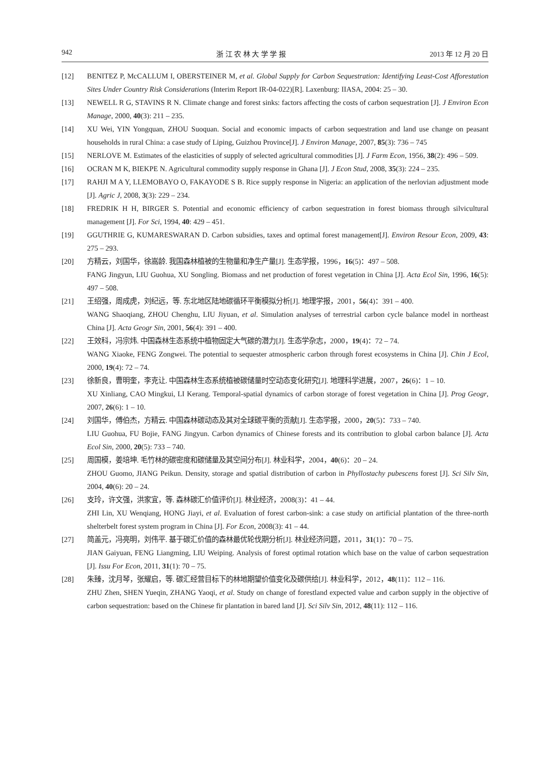942 浙 江 农 林 大 学 学 报 2013 年 12 月 20 日
[12] BENITEZ P, McCALLUM I, OBERSTEINER M, et al. Global Supply for Carbon Sequestration: Identifying Least-Cost Afforestation Sites Under Country Risk Considerations (Interim Report IR-04-022)[R]. Laxenburg: IIASA, 2004: 25 – 30.
[13] NEWELL R G, STAVINS R N. Climate change and forest sinks: factors affecting the costs of carbon sequestration [J]. J Environ Econ Manage, 2000, 40(3): 211 – 235.
[14] XU Wei, YIN Yongquan, ZHOU Suoquan. Social and economic impacts of carbon sequestration and land use change on peasant households in rural China: a case study of Liping, Guizhou Province[J]. J Environ Manage, 2007, 85(3): 736 – 745
[15] NERLOVE M. Estimates of the elasticities of supply of selected agricultural commodities [J]. J Farm Econ, 1956, 38(2): 496 – 509.
[16] OCRAN M K, BIEKPE N. Agricultural commodity supply response in Ghana [J]. J Econ Stud, 2008, 35(3): 224 – 235.
[17] RAHJI M A Y, LLEMOBAYO O, FAKAYODE S B. Rice supply response in Nigeria: an application of the nerlovian adjustment mode [J]. Agric J, 2008, 3(3): 229 – 234.
[18] FREDRIK H H, BIRGER S. Potential and economic efficiency of carbon sequestration in forest biomass through silvicultural management [J]. For Sci, 1994, 40: 429 – 451.
[19] GGUTHRIE G, KUMARESWARAN D. Carbon subsidies, taxes and optimal forest management[J]. Environ Resour Econ, 2009, 43: 275 – 293.
[20] 方精云，刘国华，徐嵩龄. 我国森林植被的生物量和净生产量[J]. 生态学报，1996，16(5)：497 – 508.
FANG Jingyun, LIU Guohua, XU Songling. Biomass and net production of forest vegetation in China [J]. Acta Ecol Sin, 1996, 16(5): 497 – 508.
[21] 王绍强，周成虎，刘纪远，等. 东北地区陆地碳循环平衡模拟分析[J]. 地理学报，2001，56(4)：391 – 400.
WANG Shaoqiang, ZHOU Chenghu, LIU Jiyuan, et al. Simulation analyses of terrestrial carbon cycle balance model in northeast China [J]. Acta Geogr Sin, 2001, 56(4): 391 – 400.
[22] 王效科，冯宗炜. 中国森林生态系统中植物固定大气碳的潜力[J]. 生态学杂志，2000，19(4)：72 – 74.
WANG Xiaoke, FENG Zongwei. The potential to sequester atmospheric carbon through forest ecosystems in China [J]. Chin J Ecol, 2000, 19(4): 72 – 74.
[23] 徐新良，曹明奎，李克让. 中国森林生态系统植被碳储量时空动态变化研究[J]. 地理科学进展，2007，26(6)：1 – 10.
XU Xinliang, CAO Mingkui, LI Kerang. Temporal-spatial dynamics of carbon storage of forest vegetation in China [J]. Prog Geogr, 2007, 26(6): 1 – 10.
[24] 刘国华，傅伯杰，方精云. 中国森林碳动态及其对全球碳平衡的贡献[J]. 生态学报，2000，20(5)：733 – 740.
LIU Guohua, FU Bojie, FANG Jingyun. Carbon dynamics of Chinese forests and its contribution to global carbon balance [J]. Acta Ecol Sin, 2000, 20(5): 733 – 740.
[25] 周国模，姜培坤. 毛竹林的碳密度和碳储量及其空间分布[J]. 林业科学，2004，40(6)：20 – 24.
ZHOU Guomo, JIANG Peikun. Density, storage and spatial distribution of carbon in Phyllostachy pubescens forest [J]. Sci Silv Sin, 2004, 40(6): 20 – 24.
[26] 支玲，许文强，洪家宜，等. 森林碳汇价值评价[J]. 林业经济，2008(3)：41 – 44.
ZHI Lin, XU Wenqiang, HONG Jiayi, et al. Evaluation of forest carbon-sink: a case study on artificial plantation of the three-north shelterbelt forest system program in China [J]. For Econ, 2008(3): 41 – 44.
[27] 简盖元，冯亮明，刘伟平. 基于碳汇价值的森林最优轮伐期分析[J]. 林业经济问题，2011，31(1)：70 – 75.
JIAN Gaiyuan, FENG Liangming, LIU Weiping. Analysis of forest optimal rotation which base on the value of carbon sequestration [J]. Issu For Econ, 2011, 31(1): 70 – 75.
[28] 朱臻，沈月琴，张耀启，等. 碳汇经营目标下的林地期望价值变化及碳供给[J]. 林业科学，2012，48(11)：112 – 116.
ZHU Zhen, SHEN Yueqin, ZHANG Yaoqi, et al. Study on change of forestland expected value and carbon supply in the objective of carbon sequestration: based on the Chinese fir plantation in bared land [J]. Sci Silv Sin, 2012, 48(11): 112 – 116.